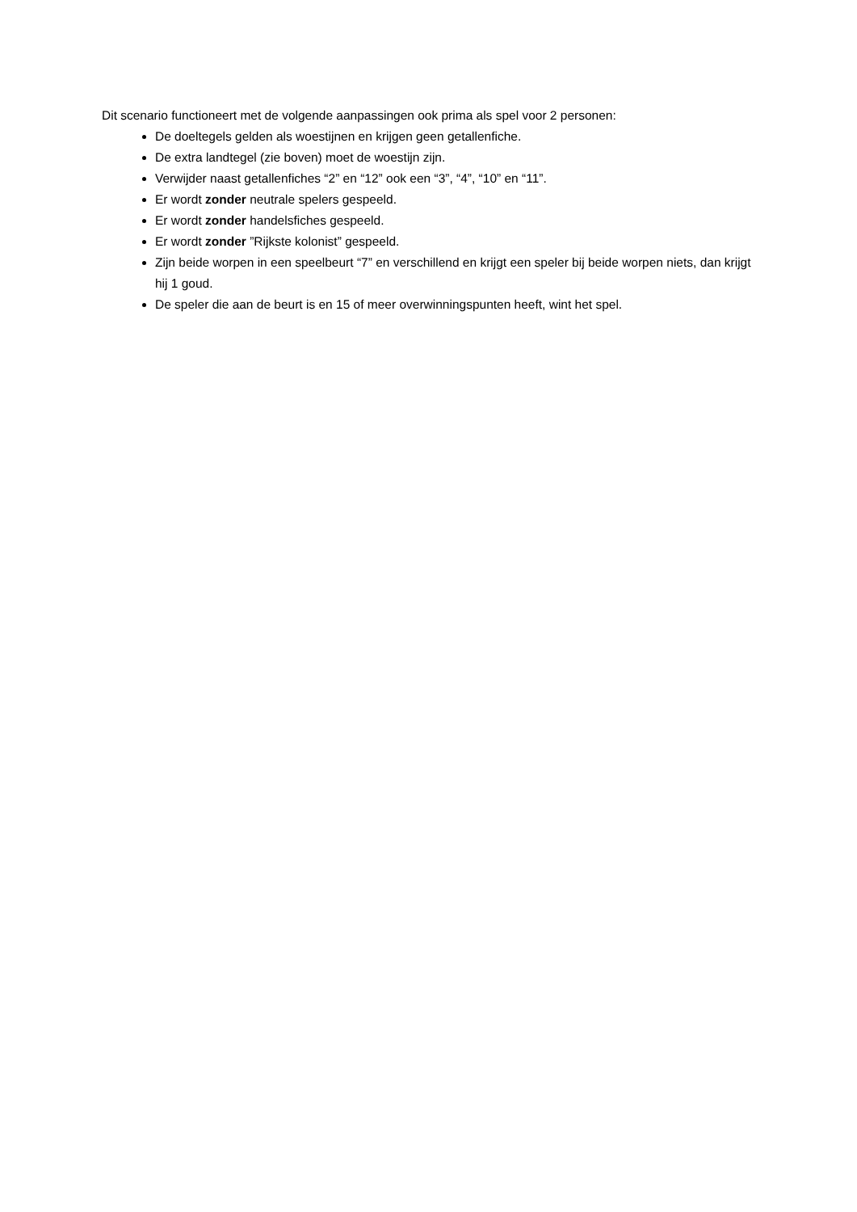Dit scenario functioneert met de volgende aanpassingen ook prima als spel voor 2 personen:
De doeltegels gelden als woestijnen en krijgen geen getallenfiche.
De extra landtegel (zie boven) moet de woestijn zijn.
Verwijder naast getallenfiches “2” en “12” ook een “3”, “4”, “10” en “11”.
Er wordt zonder neutrale spelers gespeeld.
Er wordt zonder handelsfiches gespeeld.
Er wordt zonder ”Rijkste kolonist” gespeeld.
Zijn beide worpen in een speelbeurt “7” en verschillend en krijgt een speler bij beide worpen niets, dan krijgt hij 1 goud.
De speler die aan de beurt is en 15 of meer overwinningspunten heeft, wint het spel.